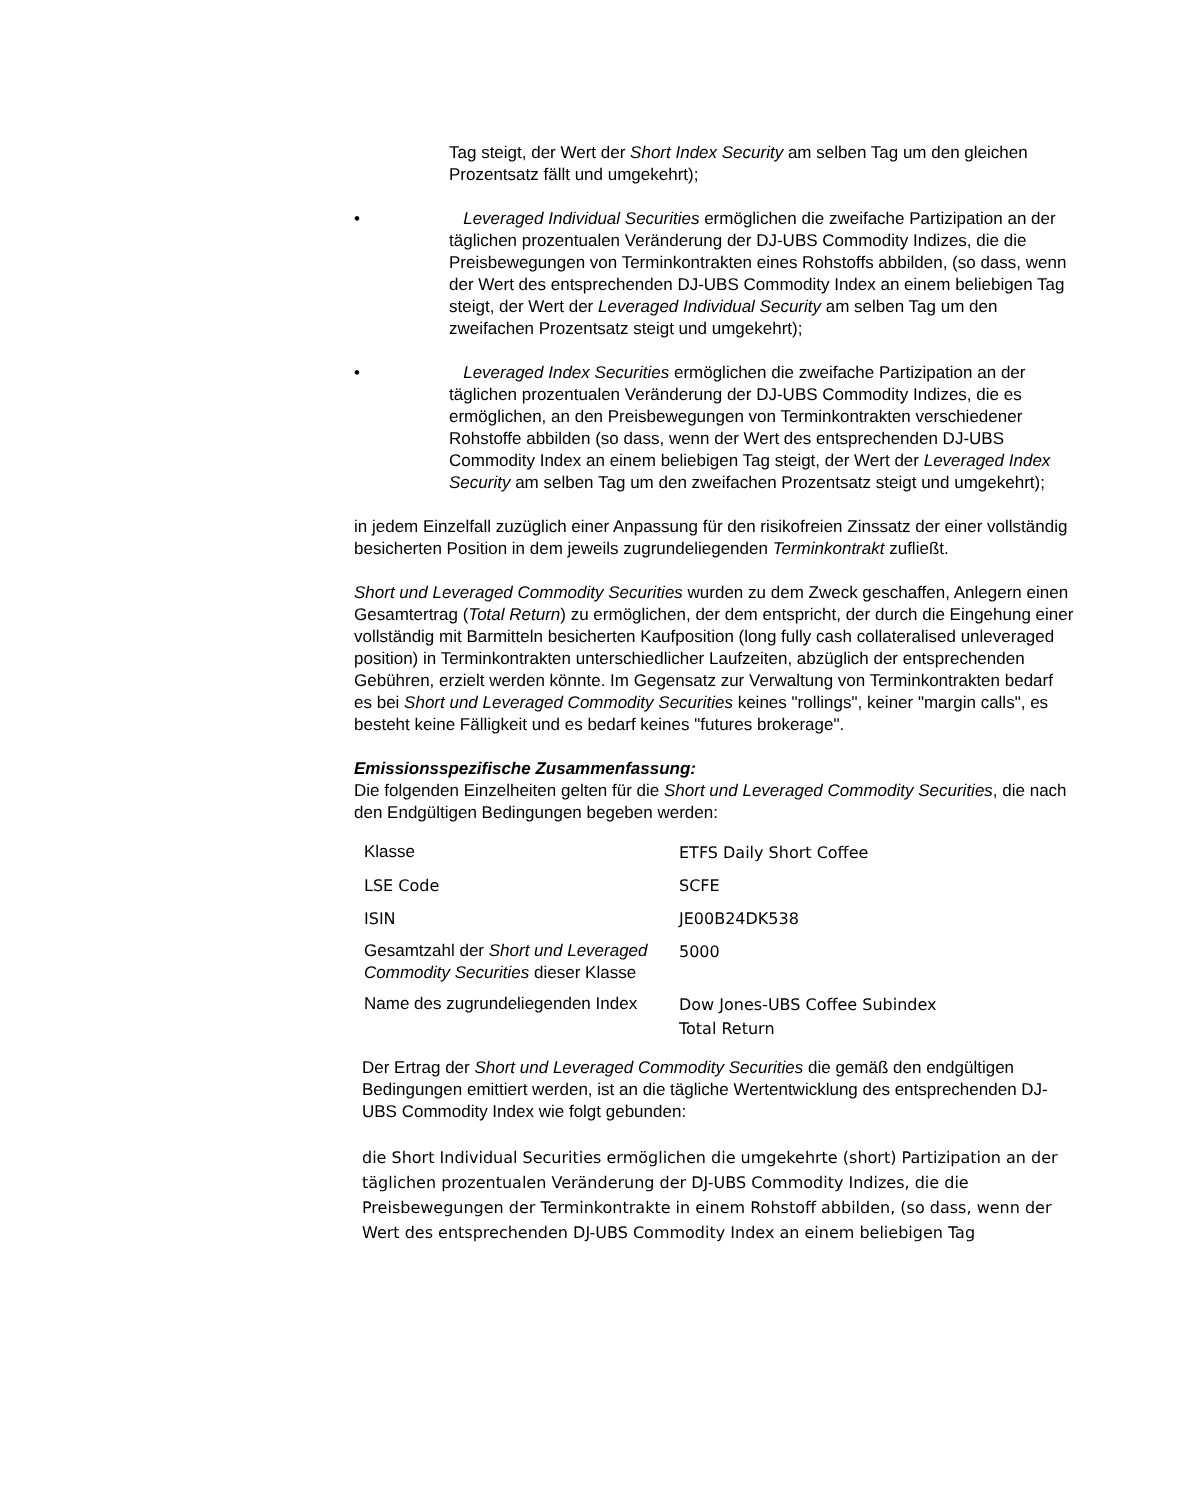Tag steigt, der Wert der Short Index Security am selben Tag um den gleichen Prozentsatz fällt und umgekehrt);
• Leveraged Individual Securities ermöglichen die zweifache Partizipation an der täglichen prozentualen Veränderung der DJ-UBS Commodity Indizes, die die Preisbewegungen von Terminkontrakten eines Rohstoffs abbilden, (so dass, wenn der Wert des entsprechenden DJ-UBS Commodity Index an einem beliebigen Tag steigt, der Wert der Leveraged Individual Security am selben Tag um den zweifachen Prozentsatz steigt und umgekehrt);
• Leveraged Index Securities ermöglichen die zweifache Partizipation an der täglichen prozentualen Veränderung der DJ-UBS Commodity Indizes, die es ermöglichen, an den Preisbewegungen von Terminkontrakten verschiedener Rohstoffe abbilden (so dass, wenn der Wert des entsprechenden DJ-UBS Commodity Index an einem beliebigen Tag steigt, der Wert der Leveraged Index Security am selben Tag um den zweifachen Prozentsatz steigt und umgekehrt);
in jedem Einzelfall zuzüglich einer Anpassung für den risikofreien Zinssatz der einer vollständig besicherten Position in dem jeweils zugrundeliegenden Terminkontrakt zufließt.
Short und Leveraged Commodity Securities wurden zu dem Zweck geschaffen, Anlegern einen Gesamtertrag (Total Return) zu ermöglichen, der dem entspricht, der durch die Eingehung einer vollständig mit Barmitteln besicherten Kaufposition (long fully cash collateralised unleveraged position) in Terminkontrakten unterschiedlicher Laufzeiten, abzüglich der entsprechenden Gebühren, erzielt werden könnte. Im Gegensatz zur Verwaltung von Terminkontrakten bedarf es bei Short und Leveraged Commodity Securities keines "rollings", keiner "margin calls", es besteht keine Fälligkeit und es bedarf keines "futures brokerage".
Emissionsspezifische Zusammenfassung:
Die folgenden Einzelheiten gelten für die Short und Leveraged Commodity Securities, die nach den Endgültigen Bedingungen begeben werden:
| Klasse | ETFS Daily Short Coffee |
| LSE Code | SCFE |
| ISIN | JE00B24DK538 |
| Gesamtzahl der Short und Leveraged Commodity Securities dieser Klasse | 5000 |
| Name des zugrundeliegenden Index | Dow Jones-UBS Coffee Subindex Total Return |
Der Ertrag der Short und Leveraged Commodity Securities die gemäß den endgültigen Bedingungen emittiert werden, ist an die tägliche Wertentwicklung des entsprechenden DJ-UBS Commodity Index wie folgt gebunden:
die Short Individual Securities ermöglichen die umgekehrte (short) Partizipation an der täglichen prozentualen Veränderung der DJ-UBS Commodity Indizes, die die Preisbewegungen der Terminkontrakte in einem Rohstoff abbilden, (so dass, wenn der Wert des entsprechenden DJ-UBS Commodity Index an einem beliebigen Tag